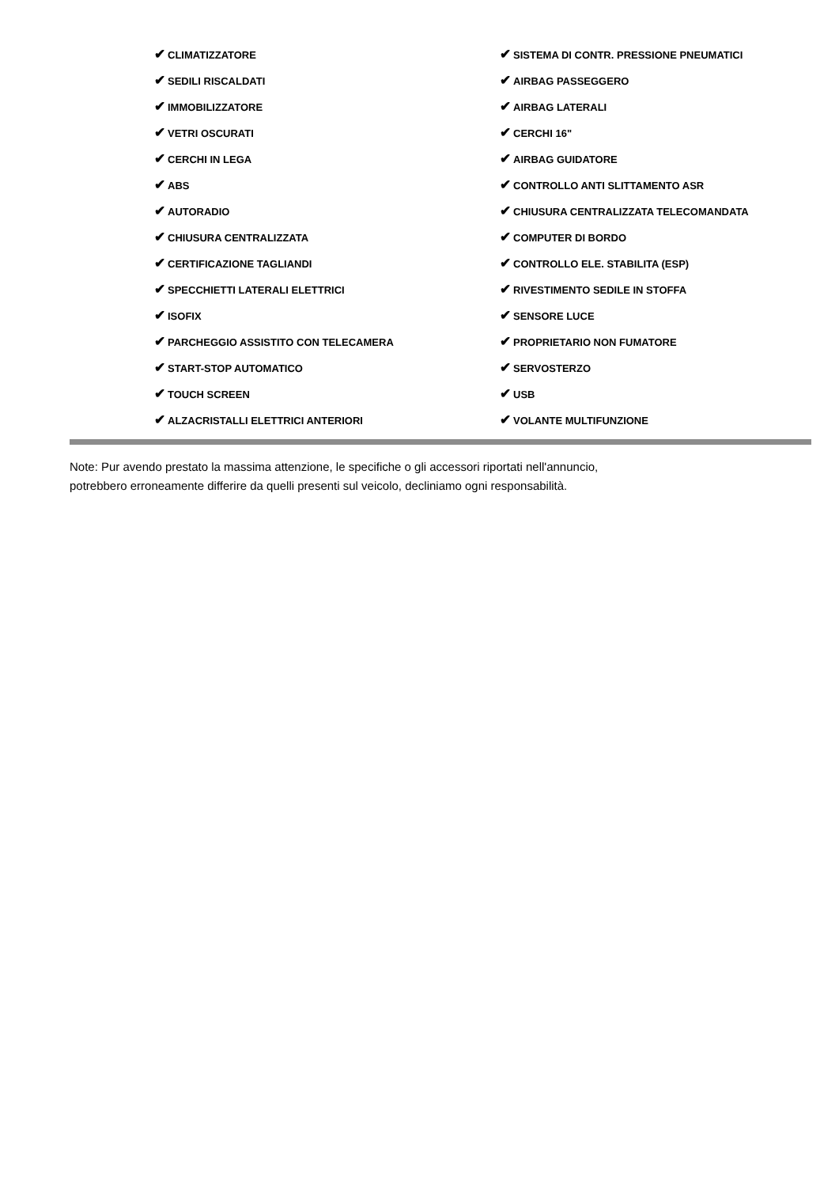| ✔ CLIMATIZZATORE | ✔ SISTEMA DI CONTR. PRESSIONE PNEUMATICI |
| ✔ SEDILI RISCALDATI | ✔ AIRBAG PASSEGGERO |
| ✔ IMMOBILIZZATORE | ✔ AIRBAG LATERALI |
| ✔ VETRI OSCURATI | ✔ CERCHI 16" |
| ✔ CERCHI IN LEGA | ✔ AIRBAG GUIDATORE |
| ✔ ABS | ✔ CONTROLLO ANTI SLITTAMENTO ASR |
| ✔ AUTORADIO | ✔ CHIUSURA CENTRALIZZATA TELECOMANDATA |
| ✔ CHIUSURA CENTRALIZZATA | ✔ COMPUTER DI BORDO |
| ✔ CERTIFICAZIONE TAGLIANDI | ✔ CONTROLLO ELE. STABILITA (ESP) |
| ✔ SPECCHIETTI LATERALI ELETTRICI | ✔ RIVESTIMENTO SEDILE IN STOFFA |
| ✔ ISOFIX | ✔ SENSORE LUCE |
| ✔ PARCHEGGIO ASSISTITO CON TELECAMERA | ✔ PROPRIETARIO NON FUMATORE |
| ✔ START-STOP AUTOMATICO | ✔ SERVOSTERZO |
| ✔ TOUCH SCREEN | ✔ USB |
| ✔ ALZACRISTALLI ELETTRICI ANTERIORI | ✔ VOLANTE MULTIFUNZIONE |
Note: Pur avendo prestato la massima attenzione, le specifiche o gli accessori riportati nell'annuncio,
potrebbero erroneamente differire da quelli presenti sul veicolo, decliniamo ogni responsabilità.